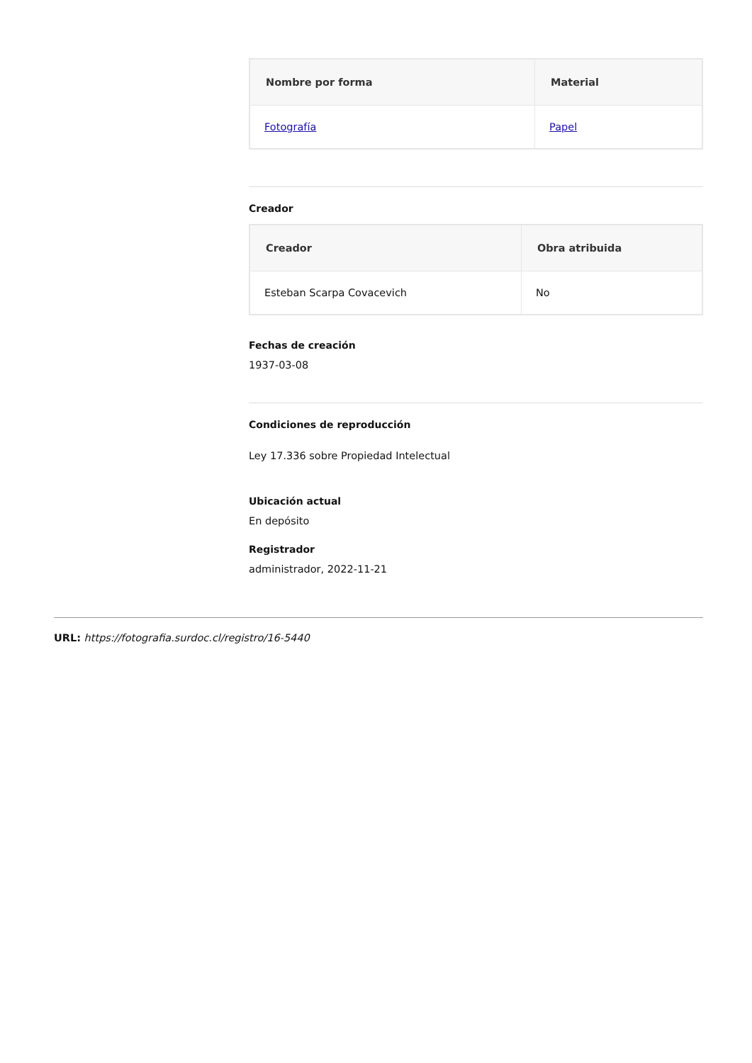| Nombre por forma | Material |
| --- | --- |
| Fotografía | Papel |
Creador
| Creador | Obra atribuida |
| --- | --- |
| Esteban Scarpa Covacevich | No |
Fechas de creación
1937-03-08
Condiciones de reproducción
Ley 17.336 sobre Propiedad Intelectual
Ubicación actual
En depósito
Registrador
administrador, 2022-11-21
URL: https://fotografia.surdoc.cl/registro/16-5440